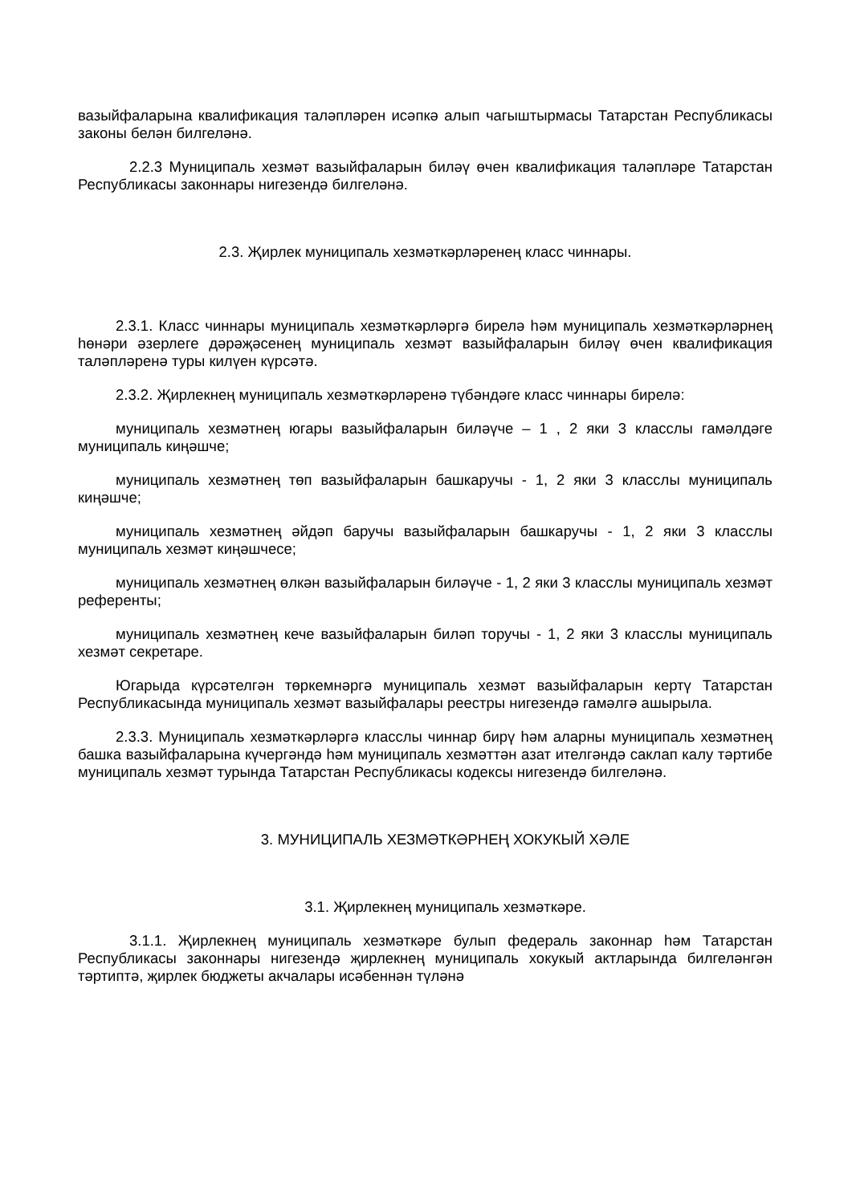вазыйфаларына квалификация таләпләрен исәпкә алып чагыштырмасы Татарстан Республикасы законы белән билгеләнә.
2.2.3 Муниципаль хезмәт вазыйфаларын биләү өчен квалификация таләпләре Татарстан Республикасы законнары нигезендә билгеләнә.
2.3. Җирлек муниципаль хезмәткәрләренең класс чиннары.
2.3.1. Класс чиннары муниципаль хезмәткәрләргә бирелә һәм муниципаль хезмәткәрләрнең һөнәри әзерлеге дәрәҗәсенең муниципаль хезмәт вазыйфаларын биләү өчен квалификация таләпләренә туры килүен күрсәтә.
2.3.2. Җирлекнең муниципаль хезмәткәрләренә түбәндәге класс чиннары бирелә:
муниципаль хезмәтнең югары вазыйфаларын биләүче – 1 , 2 яки 3 класслы гамәлдәге муниципаль киңәшче;
муниципаль хезмәтнең төп вазыйфаларын башкаручы - 1, 2 яки 3 класслы муниципаль киңәшче;
муниципаль хезмәтнең әйдәп баручы вазыйфаларын башкаручы - 1, 2 яки 3 класслы муниципаль хезмәт киңәшчесе;
муниципаль хезмәтнең өлкән вазыйфаларын биләүче - 1, 2 яки 3 класслы муниципаль хезмәт референты;
муниципаль хезмәтнең кече вазыйфаларын биләп торучы - 1, 2 яки 3 класслы муниципаль хезмәт секретаре.
Югарыда күрсәтелгән төркемнәргә муниципаль хезмәт вазыйфаларын кертү Татарстан Республикасында муниципаль хезмәт вазыйфалары реестры нигезендә гамәлгә ашырыла.
2.3.3. Муниципаль хезмәткәрләргә класслы чиннар бирү һәм аларны муниципаль хезмәтнең башка вазыйфаларына күчергәндә һәм муниципаль хезмәттән азат ителгәндә саклап калу тәртибе муниципаль хезмәт турында Татарстан Республикасы кодексы нигезендә билгеләнә.
3. МУНИЦИПАЛЬ ХЕЗМӘТКӘРНЕҢ ХОКУКЫЙ ХӘЛЕ
3.1. Җирлекнең муниципаль хезмәткәре.
3.1.1. Җирлекнең муниципаль хезмәткәре булып федераль законнар һәм Татарстан Республикасы законнары нигезендә җирлекнең муниципаль хокукый актларында билгеләнгән тәртиптә, җирлек бюджеты акчалары исәбеннән түләнә